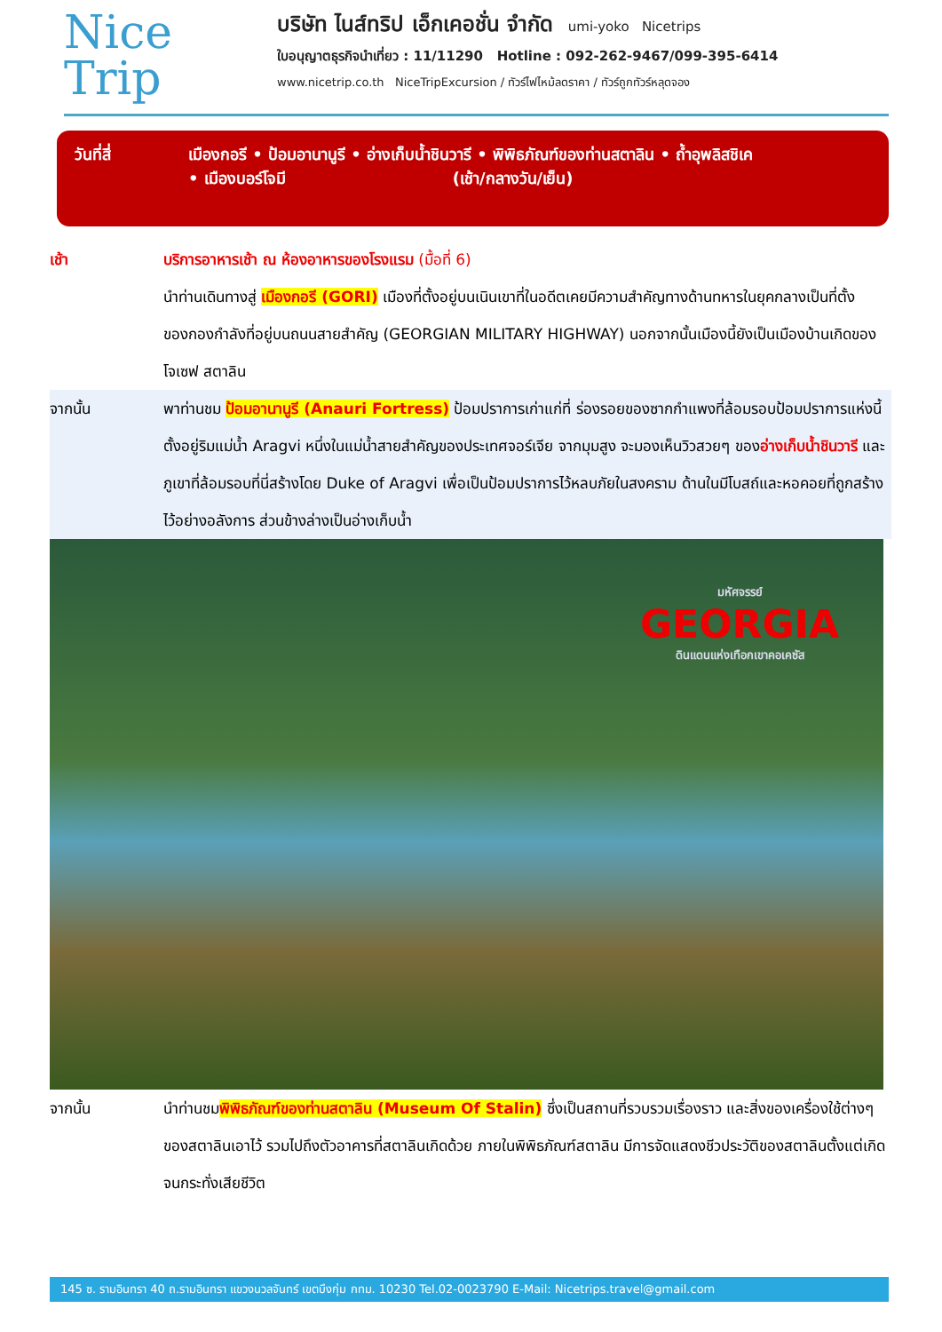Nice
Trip
บริษัท ไนส์ทริป เอ็กเคอชั่น จำกัด umi-yoko Nicetrips
ใบอนุญาตธุรกิจนำเที่ยว : 11/11290 Hotline : 092-262-9467/099-395-6414
www.nicetrip.co.th NiceTripExcursion / ทัวร์ไฟไหม้ลดราคา / ทัวร์ถูกทัวร์หลุดจอง
วันที่สี่ เมืองกอรี • ป้อมอานานูรี • อ่างเก็บน้ำชินวารี • พิพิธภัณฑ์ของท่านสตาลิน • ถ้ำอุพลิสชิเค
• เมืองบอร์โจมี (เช้า/กลางวัน/เย็น)
เช้า บริการอาหารเช้า ณ ห้องอาหารของโรงแรม (มื้อที่ 6)
นำท่านเดินทางสู่ เมืองกอรี (GORI) เมืองที่ตั้งอยู่บนเนินเขาที่ในอดีตเคยมีความสำคัญทางด้านทหารในยุคกลางเป็นที่ตั้งของกองกำลังที่อยู่บนถนนสายสำคัญ (GEORGIAN MILITARY HIGHWAY) นอกจากนั้นเมืองนี้ยังเป็นเมืองบ้านเกิดของ โจเซฟ สตาลิน
จากนั้น พาท่านชม ป้อมอานานูรี (Anauri Fortress) ป้อมปราการเก่าแก่ที่ ร่องรอยของซากกำแพงที่ล้อมรอบป้อมปราการแห่งนี้ ตั้งอยู่ริมแม่น้ำ Aragvi หนึ่งในแม่น้ำสายสำคัญของประเทศจอร์เจีย จากมุมสูง จะมองเห็นวิวสวยๆ ของอ่างเก็บน้ำชินวารี และภูเขาที่ล้อมรอบที่นี่สร้างโดย Duke of Aragvi เพื่อเป็นป้อมปราการไว้หลบภัยในสงคราม ด้านในมีโบสถ์และหอคอยที่ถูกสร้างไว้อย่างอลังการ ส่วนข้างล่างเป็นอ่างเก็บน้ำ
มหัศจรรย์
GEORGIA
ดินแดนแห่งเทือกเขาคอเคซัส
จากนั้น นำท่านชมพิพิธภัณฑ์ของท่านสตาลิน (Museum Of Stalin) ซึ่งเป็นสถานที่รวบรวมเรื่องราว และสิ่งของเครื่องใช้ต่างๆ ของสตาลินเอาไว้ รวมไปถึงตัวอาคารที่สตาลินเกิดด้วย ภายในพิพิธภัณฑ์สตาลิน มีการจัดแสดงชีวประวัติของสตาลินตั้งแต่เกิดจนกระทั่งเสียชีวิต
145 ซ. รามอินทรา 40 ถ.รามอินทรา แขวงนวลจันทร์ เขตบึงกุ่ม กทม. 10230 Tel.02-0023790 E-Mail: Nicetrips.travel@gmail.com